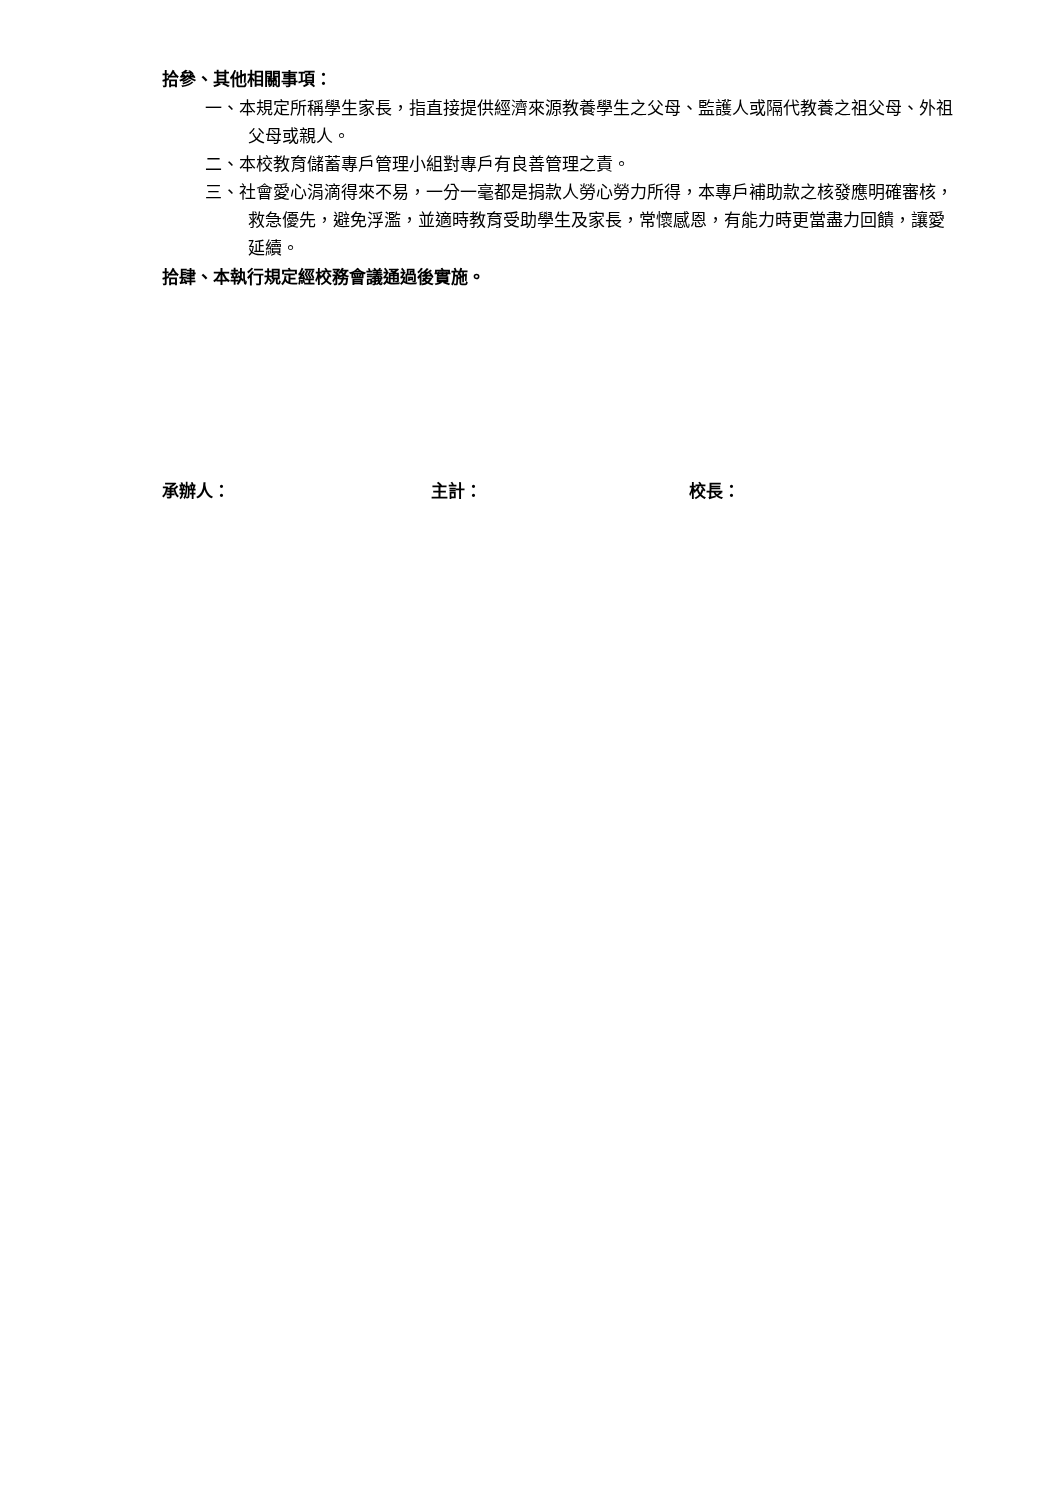拾參、其他相關事項：
一、本規定所稱學生家長，指直接提供經濟來源教養學生之父母、監護人或隔代教養之祖父母、外祖父母或親人。
二、本校教育儲蓄專戶管理小組對專戶有良善管理之責。
三、社會愛心涓滴得來不易，一分一毫都是捐款人勞心勞力所得，本專戶補助款之核發應明確審核，救急優先，避免浮濫，並適時教育受助學生及家長，常懷感恩，有能力時更當盡力回饋，讓愛延續。
拾肆、本執行規定經校務會議通過後實施。
承辦人： 主計： 校長：